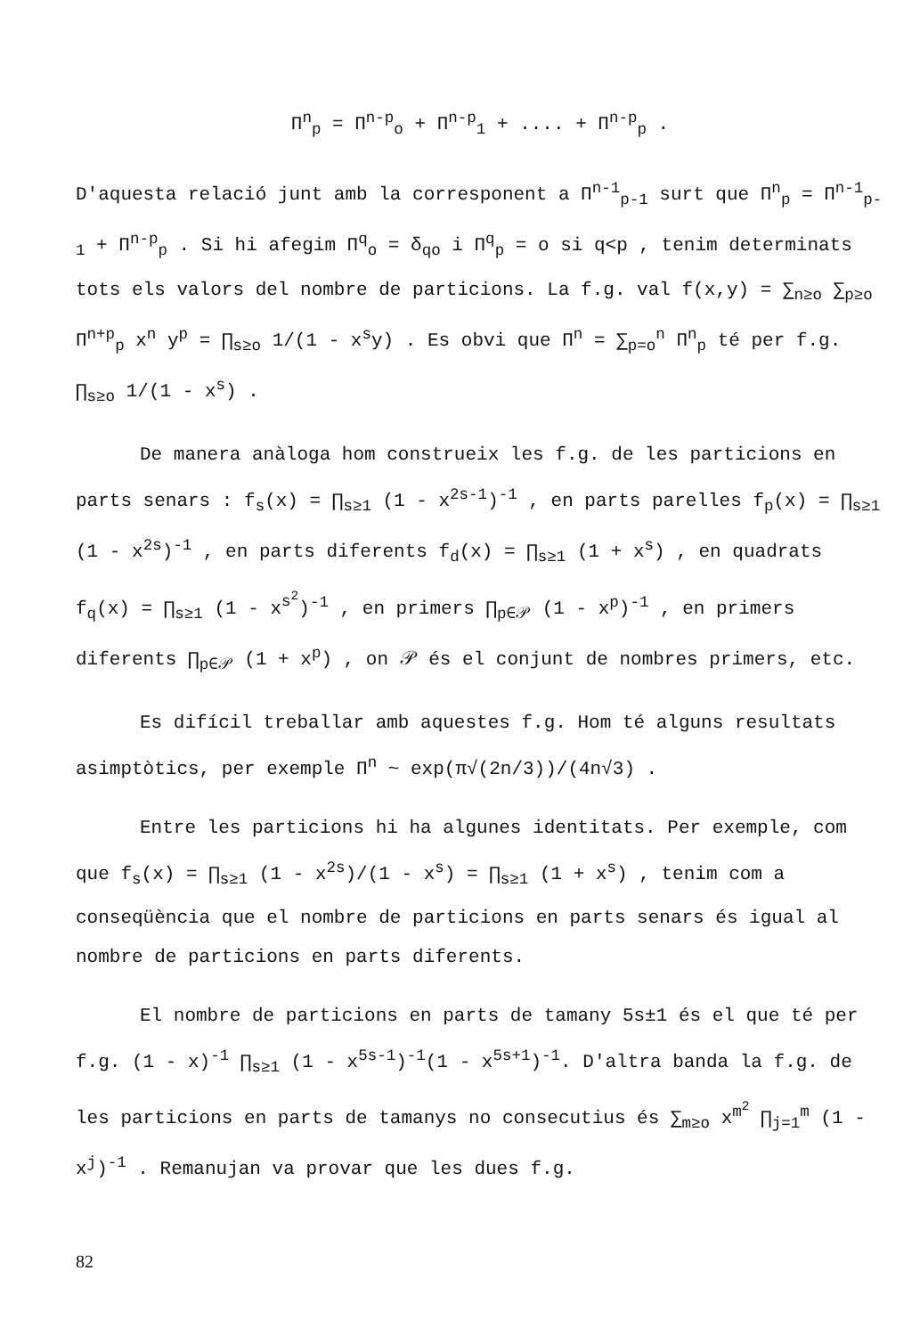Π<sup>n</sup><sub>p</sub> = Π<sup>n-p</sup><sub>o</sub> + Π<sup>n-p</sup><sub>1</sub> + .... + Π<sup>n-p</sup><sub>p</sub> .
D'aquesta relació junt amb la corresponent a Π<sup>n-1</sup><sub>p-1</sub> surt que Π<sup>n</sup><sub>p</sub> = Π<sup>n-1</sup><sub>p-1</sub> + Π<sup>n-p</sup><sub>p</sub> . Si hi afegim Π<sup>q</sup><sub>o</sub> = δ<sub>qo</sub> i Π<sup>q</sup><sub>p</sub> = o si q<p , tenim determinats tots els valors del nombre de particions. La f.g. val f(x,y) = ∑<sub>n≥o</sub> ∑<sub>p≥o</sub> Π<sup>n+p</sup><sub>p</sub> x<sup>n</sup> y<sup>p</sup> = ∏<sub>s≥o</sub> 1/(1 - x<sup>s</sup>y) . Es obvi que Π<sup>n</sup> = ∑<sub>p=o</sub><sup>n</sup> Π<sup>n</sup><sub>p</sub> té per f.g. ∏<sub>s≥o</sub> 1/(1 - x<sup>s</sup>) .
De manera anàloga hom construeix les f.g. de les particions en parts senars : f<sub>s</sub>(x) = ∏<sub>s≥1</sub> (1 - x<sup>2s-1</sup>)<sup>-1</sup> , en parts parelles f<sub>p</sub>(x) = ∏<sub>s≥1</sub> (1 - x<sup>2s</sup>)<sup>-1</sup> , en parts diferents f<sub>d</sub>(x) = ∏<sub>s≥1</sub> (1 + x<sup>s</sup>) , en quadrats f<sub>q</sub>(x) = ∏<sub>s≥1</sub> (1 - x<sup>s<sup>2</sup></sup>)<sup>-1</sup> , en primers ∏<sub>p∈𝒫</sub> (1 - x<sup>p</sup>)<sup>-1</sup> , en primers diferents ∏<sub>p∈𝒫</sub> (1 + x<sup>p</sup>) , on 𝒫 és el conjunt de nombres primers, etc.
Es difícil treballar amb aquestes f.g. Hom té alguns resultats asimptòtics, per exemple Π<sup>n</sup> ~ exp(π√(2n/3))/(4n√3) .
Entre les particions hi ha algunes identitats. Per exemple, com que f<sub>s</sub>(x) = ∏<sub>s≥1</sub> (1 - x<sup>2s</sup>)/(1 - x<sup>s</sup>) = ∏<sub>s≥1</sub> (1 + x<sup>s</sup>) , tenim com a conseqüència que el nombre de particions en parts senars és igual al nombre de particions en parts diferents.
El nombre de particions en parts de tamany 5s±1 és el que té per f.g. (1 - x)<sup>-1</sup> ∏<sub>s≥1</sub> (1 - x<sup>5s-1</sup>)<sup>-1</sup>(1 - x<sup>5s+1</sup>)<sup>-1</sup>. D'altra banda la f.g. de les particions en parts de tamanys no consecutius és ∑<sub>m≥o</sub> x<sup>m<sup>2</sup></sup> ∏<sub>j=1</sub><sup>m</sup> (1 - x<sup>j</sup>)<sup>-1</sup> . Remanujan va provar que les dues f.g.
82